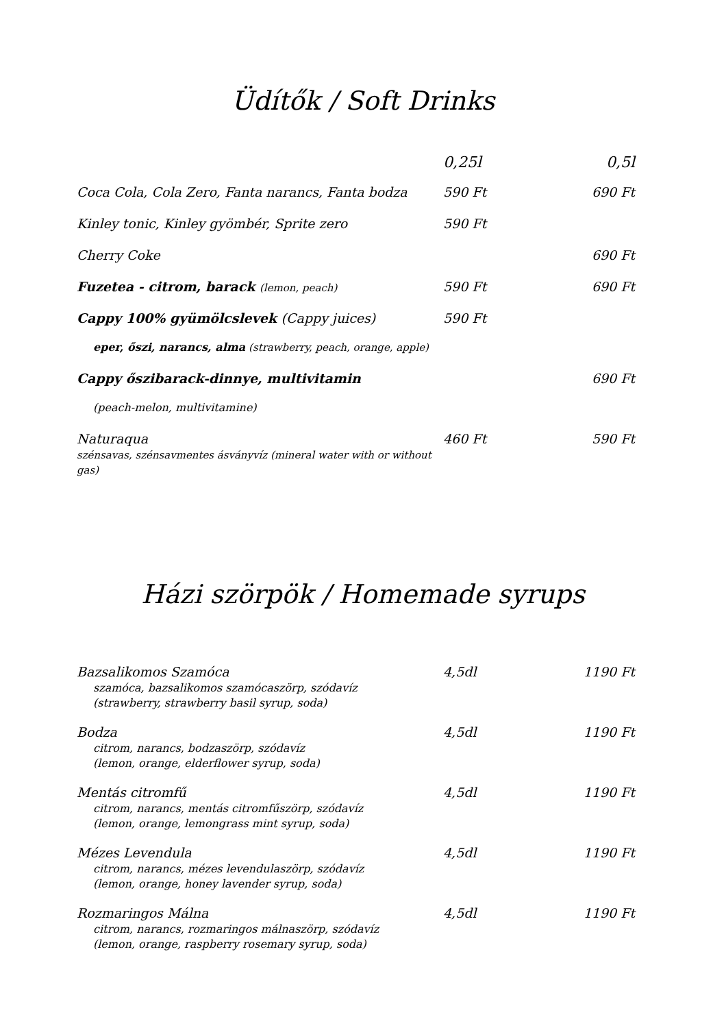Üdítők / Soft Drinks
| | 0,25l | 0,5l |
| Coca Cola, Cola Zero, Fanta narancs, Fanta bodza | 590 Ft | 690 Ft |
| Kinley tonic, Kinley gyömbér, Sprite zero | 590 Ft | |
| Cherry Coke | | 690 Ft |
| Fuzetea - citrom, barack (lemon, peach) | 590 Ft | 690 Ft |
| Cappy 100% gyümölcslevek (Cappy juices) | 590 Ft | |
| eper, őszi, narancs, alma (strawberry, peach, orange, apple) | | |
| Cappy őszibarack-dinnye, multivitamin | | 690 Ft |
| (peach-melon, multivitamine) | | |
| Naturaqua szénsavas, szénsavmentes ásványvíz (mineral water with or without gas) | 460 Ft | 590 Ft |
Házi szörpök / Homemade syrups
| Bazsalikomos Szamóca szamóca, bazsalikomos szamócaszörp, szódavíz (strawberry, strawberry basil syrup, soda) | 4,5dl | 1190 Ft |
| Bodza citrom, narancs, bodzaszörp, szódavíz (lemon, orange, elderflower syrup, soda) | 4,5dl | 1190 Ft |
| Mentás citromfű citrom, narancs, mentás citromfűszörp, szódavíz (lemon, orange, lemongrass mint syrup, soda) | 4,5dl | 1190 Ft |
| Mézes Levendula citrom, narancs, mézes levendulaszörp, szódavíz (lemon, orange, honey lavender syrup, soda) | 4,5dl | 1190 Ft |
| Rozmaringos Málna citrom, narancs, rozmaringos málnaszörp, szódavíz (lemon, orange, raspberry rosemary syrup, soda) | 4,5dl | 1190 Ft |